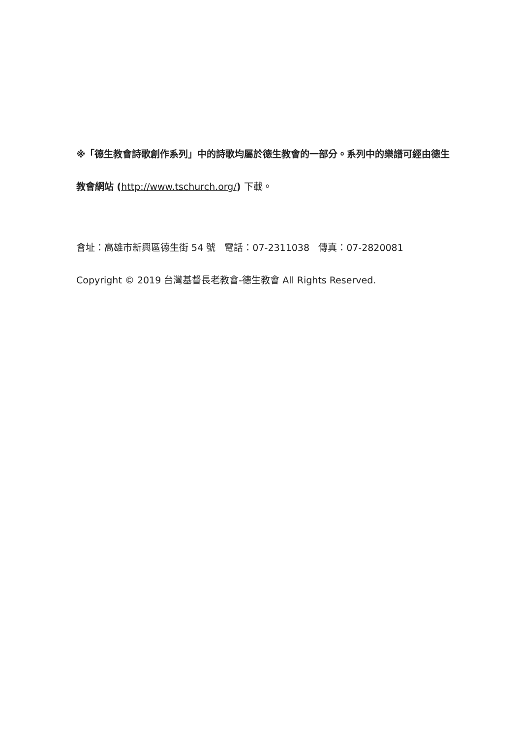※「德生教會詩歌創作系列」中的詩歌均屬於德生教會的一部分。系列中的樂譜可經由德生教會網站 (http://www.tschurch.org/) 下載。
會址：高雄市新興區德生街 54 號 電話：07-2311038 傳真：07-2820081
Copyright © 2019 台灣基督長老教會-德生教會 All Rights Reserved.